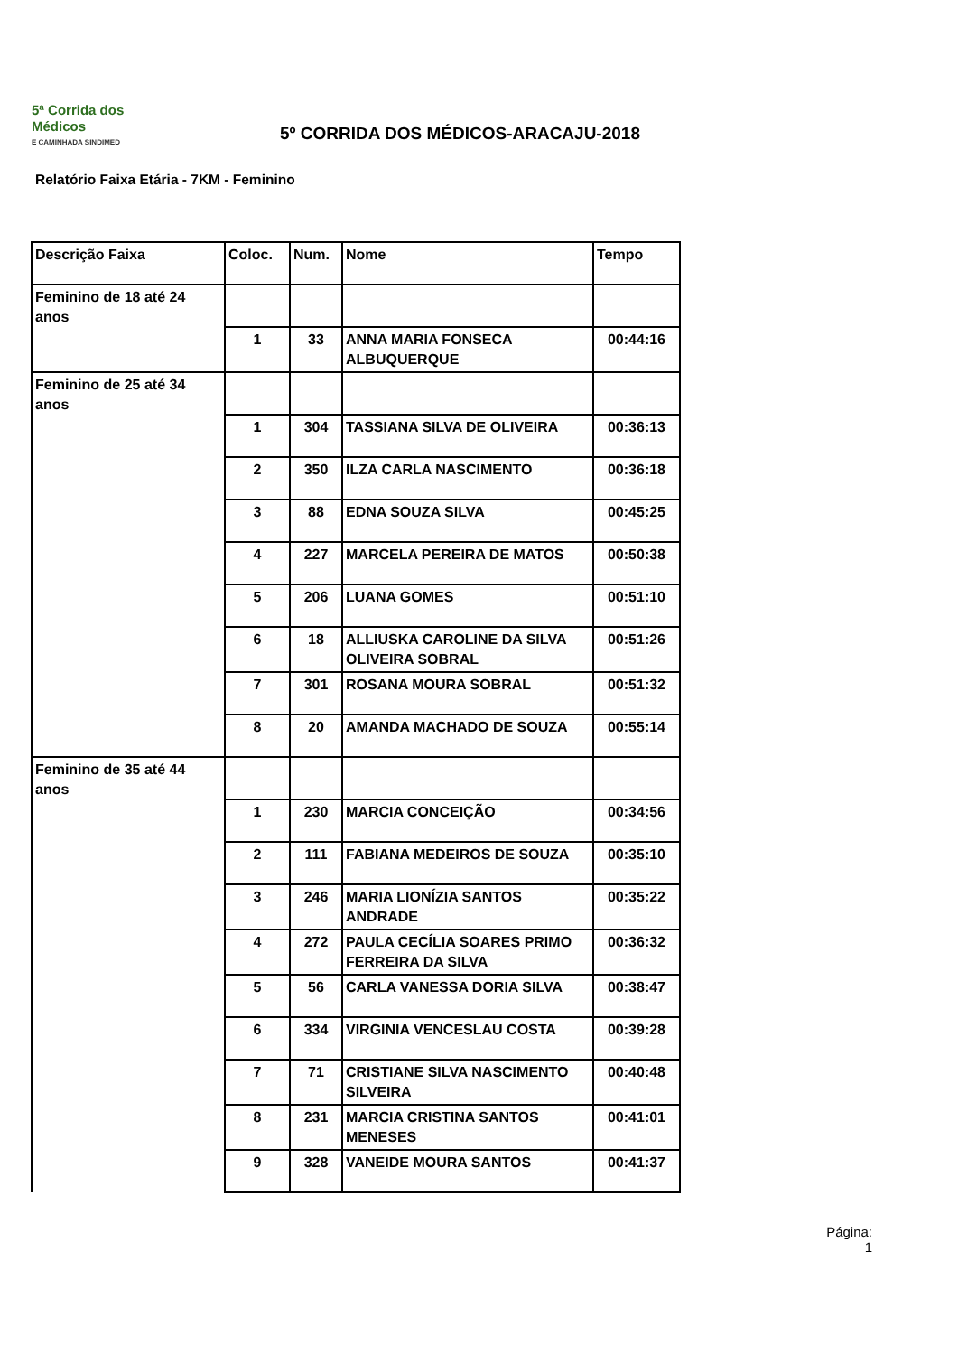5ª Corrida dos Médicos
E CAMINHADA SINDIMED
5º CORRIDA DOS MÉDICOS-ARACAJU-2018
Relatório Faixa Etária - 7KM - Feminino
| Descrição Faixa | Coloc. | Num. | Nome | Tempo |
| --- | --- | --- | --- | --- |
| Feminino de 18 até 24 anos | | | | |
| | 1 | 33 | ANNA MARIA FONSECA ALBUQUERQUE | 00:44:16 |
| Feminino de 25 até 34 anos | | | | |
| | 1 | 304 | TASSIANA SILVA DE OLIVEIRA | 00:36:13 |
| | 2 | 350 | ILZA CARLA NASCIMENTO | 00:36:18 |
| | 3 | 88 | EDNA SOUZA SILVA | 00:45:25 |
| | 4 | 227 | MARCELA PEREIRA DE MATOS | 00:50:38 |
| | 5 | 206 | LUANA GOMES | 00:51:10 |
| | 6 | 18 | ALLIUSKA CAROLINE DA SILVA OLIVEIRA SOBRAL | 00:51:26 |
| | 7 | 301 | ROSANA MOURA SOBRAL | 00:51:32 |
| | 8 | 20 | AMANDA MACHADO DE SOUZA | 00:55:14 |
| Feminino de 35 até 44 anos | | | | |
| | 1 | 230 | MARCIA CONCEIÇÃO | 00:34:56 |
| | 2 | 111 | FABIANA MEDEIROS DE SOUZA | 00:35:10 |
| | 3 | 246 | MARIA LIONÍZIA SANTOS ANDRADE | 00:35:22 |
| | 4 | 272 | PAULA CECÍLIA SOARES PRIMO FERREIRA DA SILVA | 00:36:32 |
| | 5 | 56 | CARLA VANESSA DORIA SILVA | 00:38:47 |
| | 6 | 334 | VIRGINIA VENCESLAU COSTA | 00:39:28 |
| | 7 | 71 | CRISTIANE SILVA NASCIMENTO SILVEIRA | 00:40:48 |
| | 8 | 231 | MARCIA CRISTINA SANTOS MENESES | 00:41:01 |
| | 9 | 328 | VANEIDE MOURA SANTOS | 00:41:37 |
Página:
1